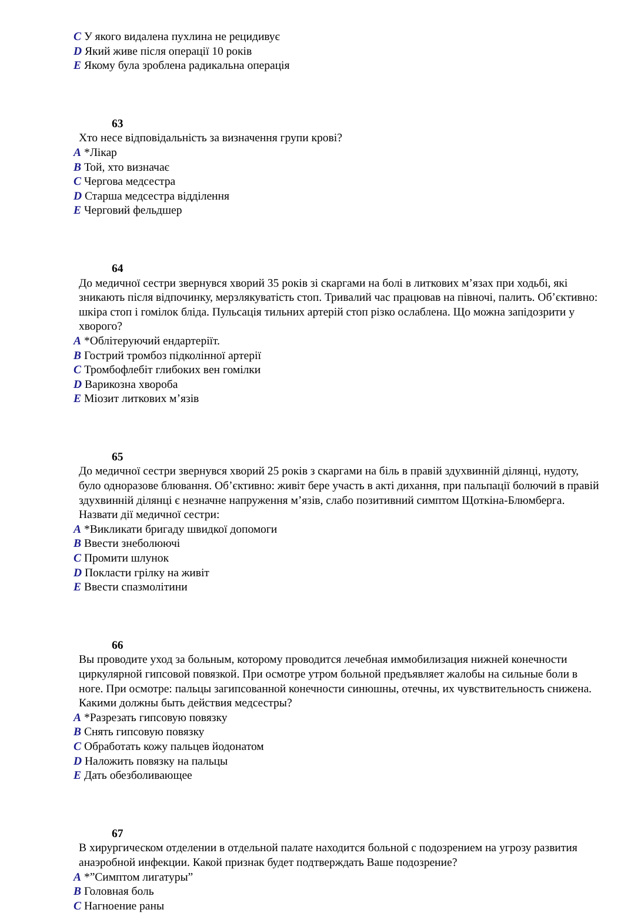C У якого видалена пухлина не рецидивує
D Який живе після операції 10 років
E Якому була зроблена радикальна операція
63
Хто несе відповідальність за визначення групи крові?
A *Лікар
B Той, хто визначає
C Чергова медсестра
D Старша медсестра відділення
E Черговий фельдшер
64
До медичної сестри звернувся хворий 35 років зі скаргами на болі в литкових м’язах при ходьбі, які зникають після відпочинку, мерзлякуватість стоп. Тривалий час працював на півночі, палить. Об’єктивно: шкіра стоп і гомілок бліда. Пульсація тильних артерій стоп різко ослаблена. Що можна запідозрити у хворого?
A *Облітеруючий ендартеріїт.
B Гострий тромбоз підколінної артерії
C Тромбофлебіт глибоких вен гомілки
D Варикозна хвороба
E Міозит литкових м’язів
65
До медичної сестри звернувся хворий 25 років з скаргами на біль в правій здухвинній ділянці, нудоту, було одноразове блювання. Об’єктивно: живіт бере участь в акті дихання, при пальпації болючий в правій здухвинній ділянці є незначне напруження м’язів, слабо позитивний симптом Щоткіна-Блюмберга. Назвати дії медичної сестри:
A *Викликати бригаду швидкої допомоги
B Ввести знеболюючі
C Промити шлунок
D Покласти грілку на живіт
E Ввести спазмолітини
66
Вы проводите уход за больным, которому проводится лечебная иммобилизация нижней конечности циркулярной гипсовой повязкой. При осмотре утром больной предъявляет жалобы на сильные боли в ноге. При осмотре: пальцы загипсованной конечности синюшны, отечны, их чувствительность снижена. Какими должны быть действия медсестры?
A *Разрезать гипсовую повязку
B Снять гипсовую повязку
C Обработать кожу пальцев йодонатом
D Наложить повязку на пальцы
E Дать обезболивающее
67
В хирургическом отделении в отдельной палате находится больной с подозрением на угрозу развития анаэробной инфекции. Какой признак будет подтверждать Ваше подозрение?
A *”Симптом лигатуры”
B Головная боль
C Нагноение раны